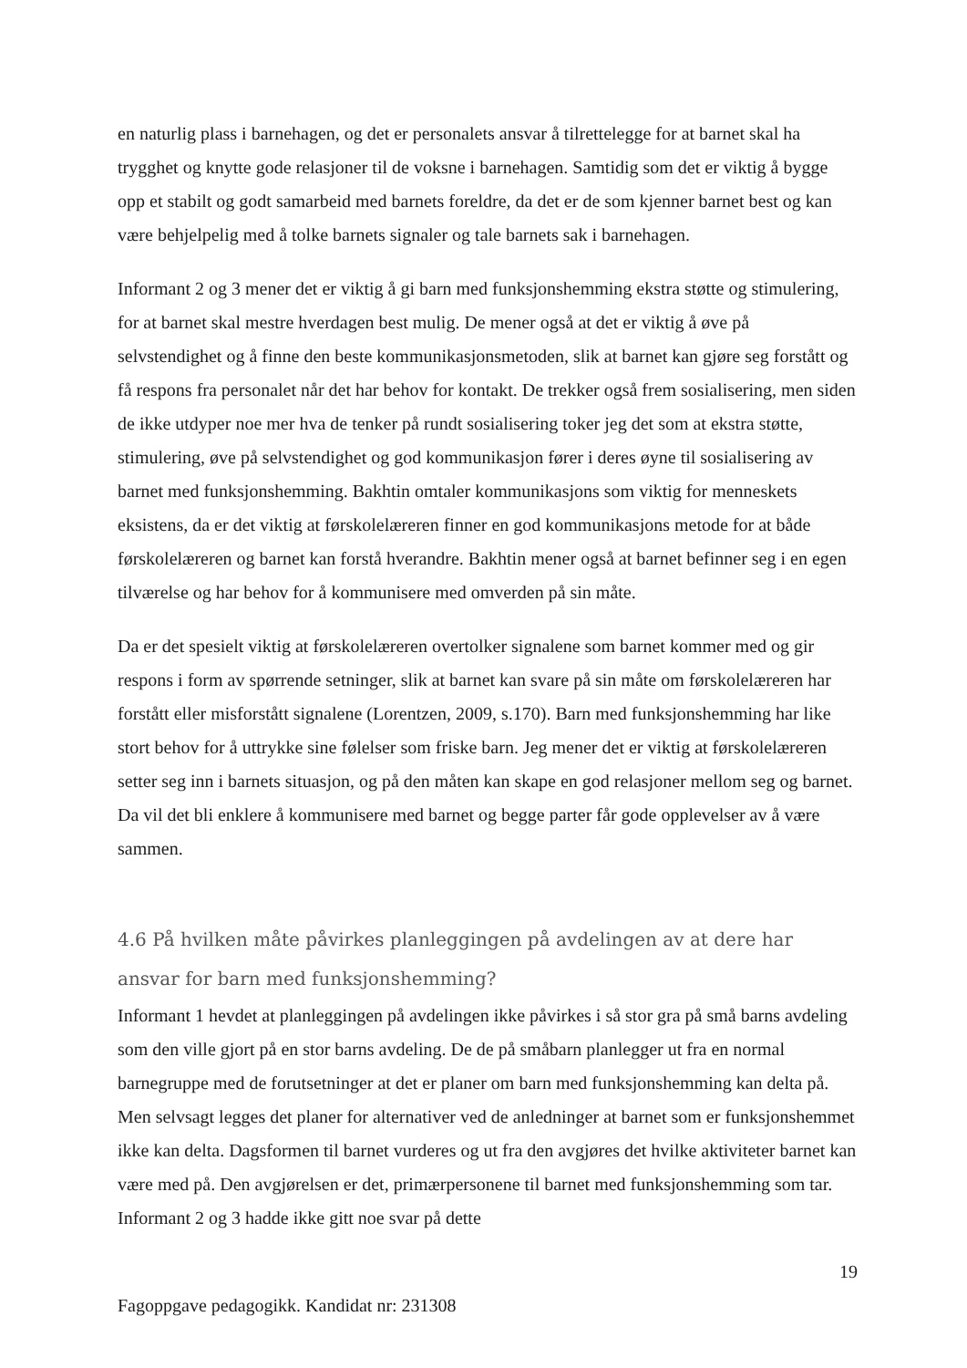en naturlig plass i barnehagen, og det er personalets ansvar å tilrettelegge for at barnet skal ha trygghet og knytte gode relasjoner til de voksne i barnehagen. Samtidig som det er viktig å bygge opp et stabilt og godt samarbeid med barnets foreldre, da det er de som kjenner barnet best og kan være behjelpelig med å tolke barnets signaler og tale barnets sak i barnehagen.
Informant 2 og 3 mener det er viktig å gi barn med funksjonshemming ekstra støtte og stimulering, for at barnet skal mestre hverdagen best mulig. De mener også at det er viktig å øve på selvstendighet og å finne den beste kommunikasjonsmetoden, slik at barnet kan gjøre seg forstått og få respons fra personalet når det har behov for kontakt. De trekker også frem sosialisering, men siden de ikke utdyper noe mer hva de tenker på rundt sosialisering toker jeg det som at ekstra støtte, stimulering, øve på selvstendighet og god kommunikasjon fører i deres øyne til sosialisering av barnet med funksjonshemming. Bakhtin omtaler kommunikasjons som viktig for menneskets eksistens, da er det viktig at førskolelæreren finner en god kommunikasjons metode for at både førskolelæreren og barnet kan forstå hverandre. Bakhtin mener også at barnet befinner seg i en egen tilværelse og har behov for å kommunisere med omverden på sin måte.
Da er det spesielt viktig at førskolelæreren overtolker signalene som barnet kommer med og gir respons i form av spørrende setninger, slik at barnet kan svare på sin måte om førskolelæreren har forstått eller misforstått signalene (Lorentzen, 2009, s.170). Barn med funksjonshemming har like stort behov for å uttrykke sine følelser som friske barn. Jeg mener det er viktig at førskolelæreren setter seg inn i barnets situasjon, og på den måten kan skape en god relasjoner mellom seg og barnet. Da vil det bli enklere å kommunisere med barnet og begge parter får gode opplevelser av å være sammen.
4.6 På hvilken måte påvirkes planleggingen på avdelingen av at dere har ansvar for barn med funksjonshemming?
Informant 1 hevdet at planleggingen på avdelingen ikke påvirkes i så stor gra på små barns avdeling som den ville gjort på en stor barns avdeling. De de på småbarn planlegger ut fra en normal barnegruppe med de forutsetninger at det er planer om barn med funksjonshemming kan delta på. Men selvsagt legges det planer for alternativer ved de anledninger at barnet som er funksjonshemmet ikke kan delta. Dagsformen til barnet vurderes og ut fra den avgjøres det hvilke aktiviteter barnet kan være med på. Den avgjørelsen er det, primærpersonene til barnet med funksjonshemming som tar. Informant 2 og 3 hadde ikke gitt noe svar på dette
19
Fagoppgave pedagogikk. Kandidat nr: 231308